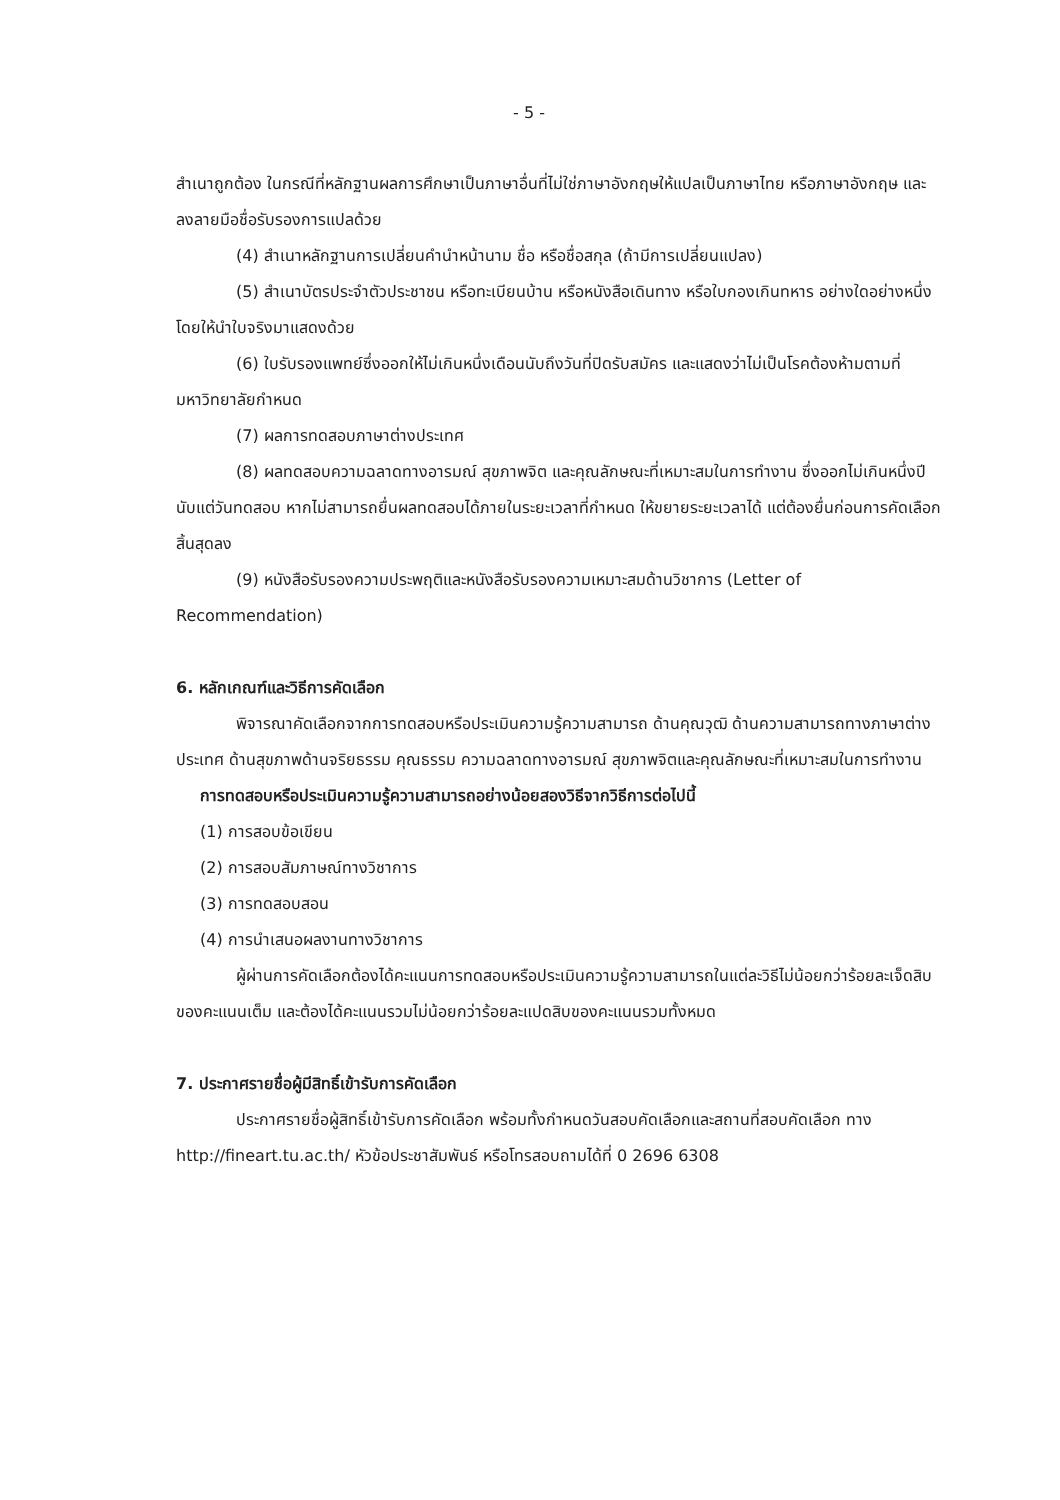- 5 -
สำเนาถูกต้อง ในกรณีที่หลักฐานผลการศึกษาเป็นภาษาอื่นที่ไม่ใช่ภาษาอังกฤษให้แปลเป็นภาษาไทย หรือภาษาอังกฤษ และลงลายมือชื่อรับรองการแปลด้วย
(4) สำเนาหลักฐานการเปลี่ยนคำนำหน้านาม ชื่อ หรือชื่อสกุล (ถ้ามีการเปลี่ยนแปลง)
(5) สำเนาบัตรประจำตัวประชาชน หรือทะเบียนบ้าน หรือหนังสือเดินทาง หรือใบกองเกินทหาร อย่างใดอย่างหนึ่ง โดยให้นำใบจริงมาแสดงด้วย
(6) ใบรับรองแพทย์ซึ่งออกให้ไม่เกินหนึ่งเดือนนับถึงวันที่ปิดรับสมัคร และแสดงว่าไม่เป็นโรคต้องห้ามตามที่มหาวิทยาลัยกำหนด
(7) ผลการทดสอบภาษาต่างประเทศ
(8) ผลทดสอบความฉลาดทางอารมณ์ สุขภาพจิต และคุณลักษณะที่เหมาะสมในการทำงาน ซึ่งออกไม่เกินหนึ่งปีนับแต่วันทดสอบ หากไม่สามารถยื่นผลทดสอบได้ภายในระยะเวลาที่กำหนด ให้ขยายระยะเวลาได้ แต่ต้องยื่นก่อนการคัดเลือกสิ้นสุดลง
(9) หนังสือรับรองความประพฤติและหนังสือรับรองความเหมาะสมด้านวิชาการ (Letter of Recommendation)
6. หลักเกณฑ์และวิธีการคัดเลือก
พิจารณาคัดเลือกจากการทดสอบหรือประเมินความรู้ความสามารถ ด้านคุณวุฒิ ด้านความสามารถทางภาษาต่างประเทศ ด้านสุขภาพด้านจริยธรรม คุณธรรม ความฉลาดทางอารมณ์ สุขภาพจิตและคุณลักษณะที่เหมาะสมในการทำงาน
การทดสอบหรือประเมินความรู้ความสามารถอย่างน้อยสองวิธีจากวิธีการต่อไปนี้
(1) การสอบข้อเขียน
(2) การสอบสัมภาษณ์ทางวิชาการ
(3) การทดสอบสอน
(4) การนำเสนอผลงานทางวิชาการ
ผู้ผ่านการคัดเลือกต้องได้คะแนนการทดสอบหรือประเมินความรู้ความสามารถในแต่ละวิธีไม่น้อยกว่าร้อยละเจ็ดสิบของคะแนนเต็ม และต้องได้คะแนนรวมไม่น้อยกว่าร้อยละแปดสิบของคะแนนรวมทั้งหมด
7. ประกาศรายชื่อผู้มีสิทธิ์เข้ารับการคัดเลือก
ประกาศรายชื่อผู้สิทธิ์เข้ารับการคัดเลือก พร้อมทั้งกำหนดวันสอบคัดเลือกและสถานที่สอบคัดเลือก ทาง http://fineart.tu.ac.th/ หัวข้อประชาสัมพันธ์ หรือโทรสอบถามได้ที่ 0 2696 6308